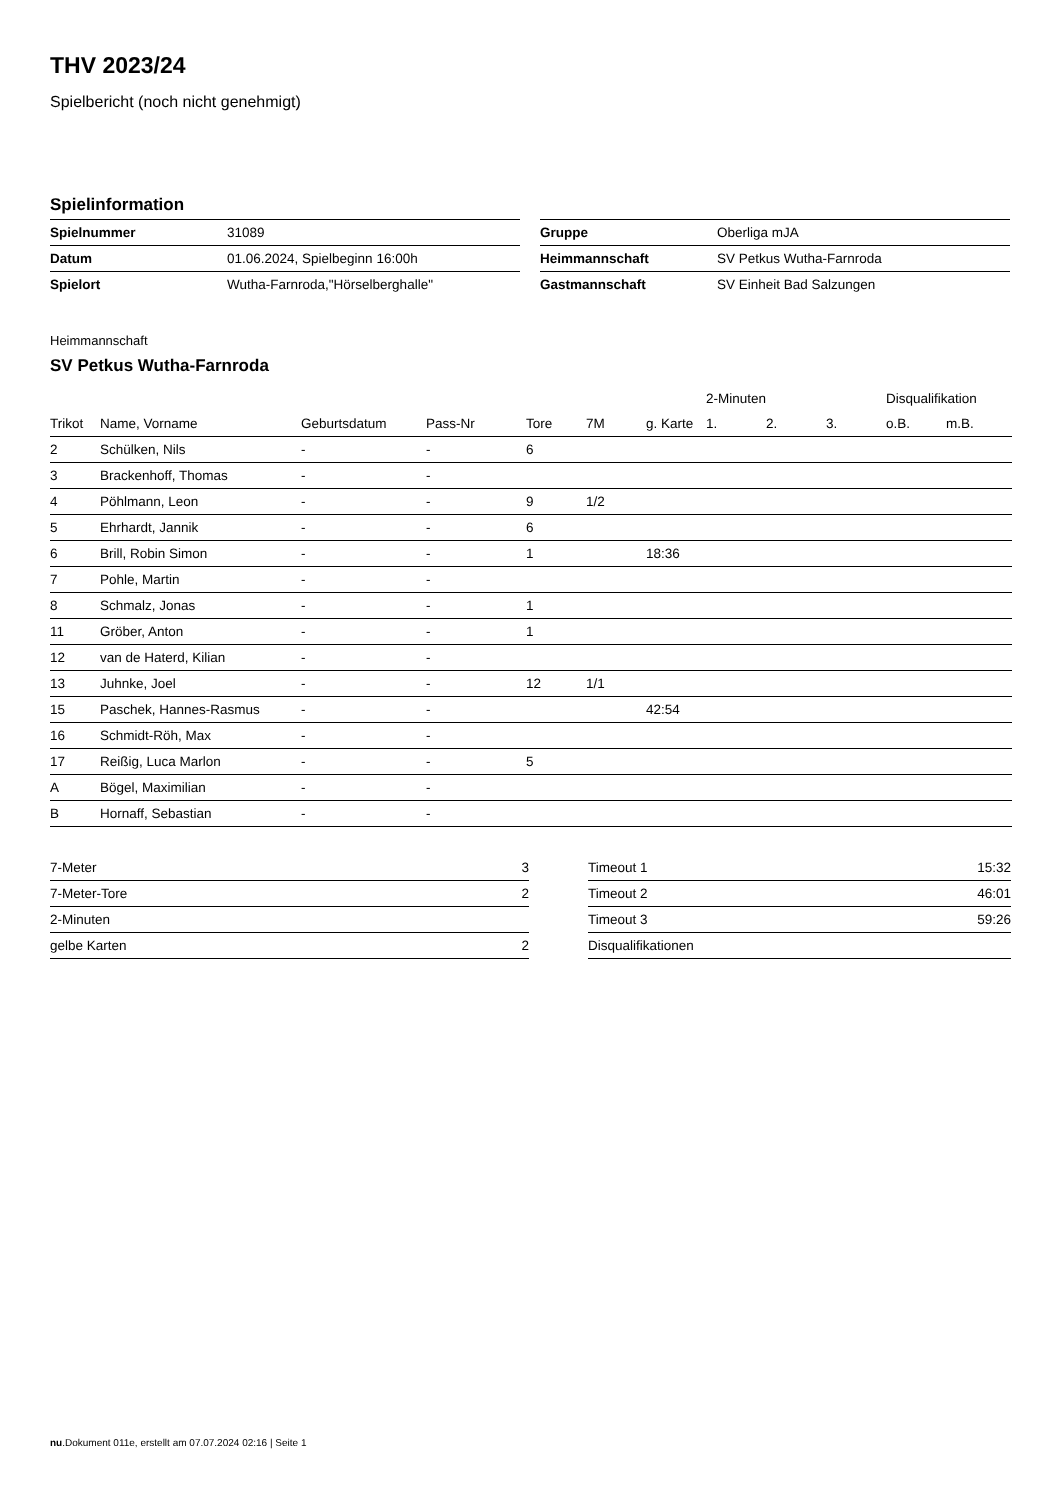THV 2023/24
Spielbericht (noch nicht genehmigt)
Spielinformation
| Spielnummer | 31089 |
| Datum | 01.06.2024, Spielbeginn 16:00h |
| Spielort | Wutha-Farnroda,"Hörselberghalle" |
| Gruppe | Oberliga mJA |
| Heimmannschaft | SV Petkus Wutha-Farnroda |
| Gastmannschaft | SV Einheit Bad Salzungen |
Heimmannschaft
SV Petkus Wutha-Farnroda
| | | | | | | | 2-Minuten | | | Disqualifikation | |
| --- | --- | --- | --- | --- | --- | --- | --- | --- | --- | --- | --- |
| Trikot | Name, Vorname | Geburtsdatum | Pass-Nr | Tore | 7M | g. Karte | 1. | 2. | 3. | o.B. | m.B. |
| 2 | Schülken, Nils | - | - | 6 | | | | | | | |
| 3 | Brackenhoff, Thomas | - | - | | | | | | | | |
| 4 | Pöhlmann, Leon | - | - | 9 | 1/2 | | | | | | |
| 5 | Ehrhardt, Jannik | - | - | 6 | | | | | | | |
| 6 | Brill, Robin Simon | - | - | 1 | | 18:36 | | | | | |
| 7 | Pohle, Martin | - | - | | | | | | | | |
| 8 | Schmalz, Jonas | - | - | 1 | | | | | | | |
| 11 | Gröber, Anton | - | - | 1 | | | | | | | |
| 12 | van de Haterd, Kilian | - | - | | | | | | | | |
| 13 | Juhnke, Joel | - | - | 12 | 1/1 | | | | | | |
| 15 | Paschek, Hannes-Rasmus | - | - | | | 42:54 | | | | | |
| 16 | Schmidt-Röh, Max | - | - | | | | | | | | |
| 17 | Reißig, Luca Marlon | - | - | 5 | | | | | | | |
| A | Bögel, Maximilian | - | - | | | | | | | | |
| B | Hornaff, Sebastian | - | - | | | | | | | | |
| 7-Meter | 3 |
| 7-Meter-Tore | 2 |
| 2-Minuten | |
| gelbe Karten | 2 |
| Timeout 1 | 15:32 |
| Timeout 2 | 46:01 |
| Timeout 3 | 59:26 |
| Disqualifikationen | |
nu.Dokument 011e, erstellt am 07.07.2024 02:16 | Seite 1